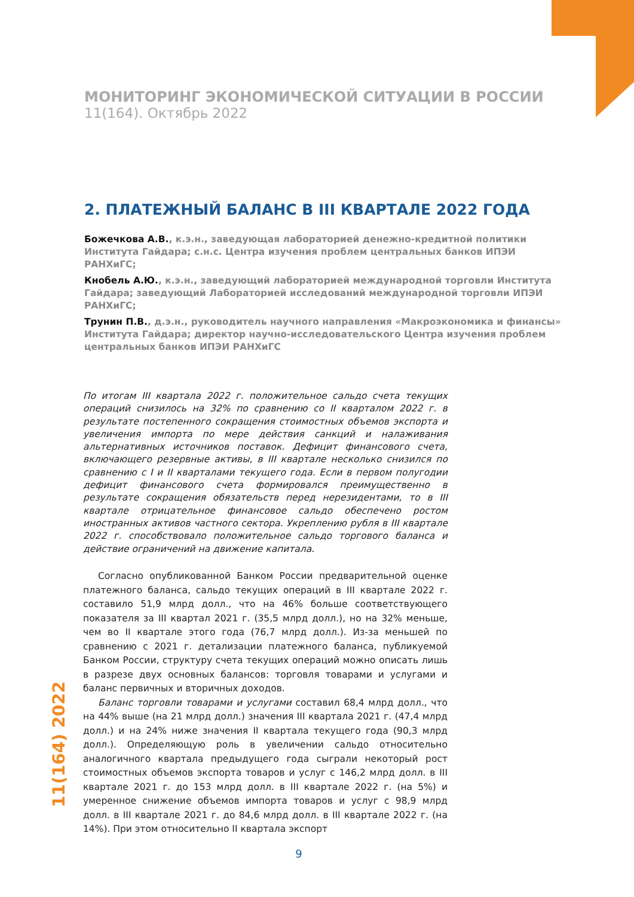МОНИТОРИНГ ЭКОНОМИЧЕСКОЙ СИТУАЦИИ В РОССИИ
11(164). Октябрь 2022
2. ПЛАТЕЖНЫЙ БАЛАНС В III КВАРТАЛЕ 2022 ГОДА
Божечкова А.В., к.э.н., заведующая лабораторией денежно-кредитной политики Института Гайдара; с.н.с. Центра изучения проблем центральных банков ИПЭИ РАНХиГС;
Кнобель А.Ю., к.э.н., заведующий лабораторией международной торговли Института Гайдара; заведующий Лабораторией исследований международной торговли ИПЭИ РАНХиГС;
Трунин П.В., д.э.н., руководитель научного направления «Макроэкономика и финансы» Института Гайдара; директор научно-исследовательского Центра изучения проблем центральных банков ИПЭИ РАНХиГС
По итогам III квартала 2022 г. положительное сальдо счета текущих операций снизилось на 32% по сравнению со II кварталом 2022 г. в результате постепенного сокращения стоимостных объемов экспорта и увеличения импорта по мере действия санкций и налаживания альтернативных источников поставок. Дефицит финансового счета, включающего резервные активы, в III квартале несколько снизился по сравнению с I и II кварталами текущего года. Если в первом полугодии дефицит финансового счета формировался преимущественно в результате сокращения обязательств перед нерезидентами, то в III квартале отрицательное финансовое сальдо обеспечено ростом иностранных активов частного сектора. Укреплению рубля в III квартале 2022 г. способствовало положительное сальдо торгового баланса и действие ограничений на движение капитала.
Согласно опубликованной Банком России предварительной оценке платежного баланса, сальдо текущих операций в III квартале 2022 г. составило 51,9 млрд долл., что на 46% больше соответствующего показателя за III квартал 2021 г. (35,5 млрд долл.), но на 32% меньше, чем во II квартале этого года (76,7 млрд долл.). Из-за меньшей по сравнению с 2021 г. детализации платежного баланса, публикуемой Банком России, структуру счета текущих операций можно описать лишь в разрезе двух основных балансов: торговля товарами и услугами и баланс первичных и вторичных доходов.
Баланс торговли товарами и услугами составил 68,4 млрд долл., что на 44% выше (на 21 млрд долл.) значения III квартала 2021 г. (47,4 млрд долл.) и на 24% ниже значения II квартала текущего года (90,3 млрд долл.). Определяющую роль в увеличении сальдо относительно аналогичного квартала предыдущего года сыграли некоторый рост стоимостных объемов экспорта товаров и услуг с 146,2 млрд долл. в III квартале 2021 г. до 153 млрд долл. в III квартале 2022 г. (на 5%) и умеренное снижение объемов импорта товаров и услуг с 98,9 млрд долл. в III квартале 2021 г. до 84,6 млрд долл. в III квартале 2022 г. (на 14%). При этом относительно II квартала экспорт
11(164) 2022
9